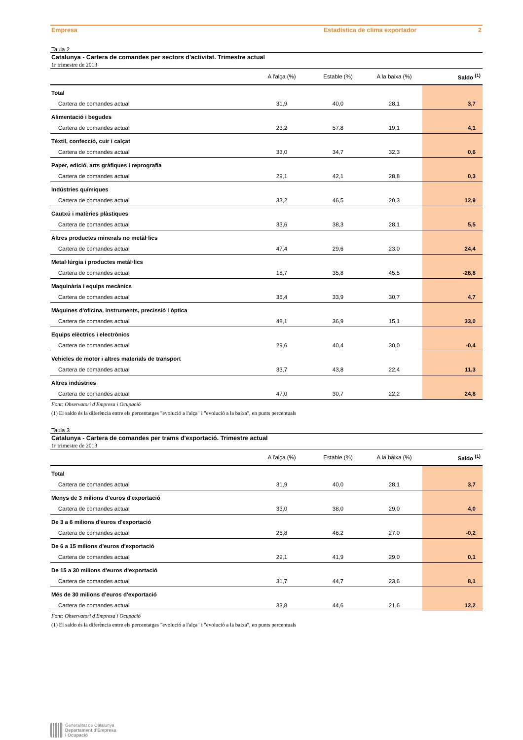Empresa Estadística de clima exportador 2
Taula 2
Catalunya - Cartera de comandes per sectors d'activitat. Trimestre actual
1r trimestre de 2013
| | A l'alça (%) | Estable (%) | A la baixa (%) | Saldo <sup>(1)</sup> |
| --- | --- | --- | --- | --- |
| Total | | | | |
| Cartera de comandes actual | 31,9 | 40,0 | 28,1 | 3,7 |
| Alimentació i begudes | | | | |
| Cartera de comandes actual | 23,2 | 57,8 | 19,1 | 4,1 |
| Tèxtil, confecció, cuir i calçat | | | | |
| Cartera de comandes actual | 33,0 | 34,7 | 32,3 | 0,6 |
| Paper, edició, arts gràfiques i reprografia | | | | |
| Cartera de comandes actual | 29,1 | 42,1 | 28,8 | 0,3 |
| Indústries químiques | | | | |
| Cartera de comandes actual | 33,2 | 46,5 | 20,3 | 12,9 |
| Cautxú i matèries plàstiques | | | | |
| Cartera de comandes actual | 33,6 | 38,3 | 28,1 | 5,5 |
| Altres productes minerals no metàl·lics | | | | |
| Cartera de comandes actual | 47,4 | 29,6 | 23,0 | 24,4 |
| Metal·lúrgia i productes metàl·lics | | | | |
| Cartera de comandes actual | 18,7 | 35,8 | 45,5 | -26,8 |
| Maquinària i equips mecànics | | | | |
| Cartera de comandes actual | 35,4 | 33,9 | 30,7 | 4,7 |
| Màquines d'oficina, instruments, precissió i òptica | | | | |
| Cartera de comandes actual | 48,1 | 36,9 | 15,1 | 33,0 |
| Equips elèctrics i electrònics | | | | |
| Cartera de comandes actual | 29,6 | 40,4 | 30,0 | -0,4 |
| Vehicles de motor i altres materials de transport | | | | |
| Cartera de comandes actual | 33,7 | 43,8 | 22,4 | 11,3 |
| Altres indústries | | | | |
| Cartera de comandes actual | 47,0 | 30,7 | 22,2 | 24,8 |
Font: Observatori d'Empresa i Ocupació
(1) El saldo és la diferència entre els percentatges "evolució a l'alça" i "evolució a la baixa", en punts percentuals
Taula 3
Catalunya - Cartera de comandes per trams d'exportació. Trimestre actual
1r trimestre de 2013
| | A l'alça (%) | Estable (%) | A la baixa (%) | Saldo <sup>(1)</sup> |
| --- | --- | --- | --- | --- |
| Total | | | | |
| Cartera de comandes actual | 31,9 | 40,0 | 28,1 | 3,7 |
| Menys de 3 milions d'euros d'exportació | | | | |
| Cartera de comandes actual | 33,0 | 38,0 | 29,0 | 4,0 |
| De 3 a 6 milions d'euros d'exportació | | | | |
| Cartera de comandes actual | 26,8 | 46,2 | 27,0 | -0,2 |
| De 6 a 15 milions d'euros d'exportació | | | | |
| Cartera de comandes actual | 29,1 | 41,9 | 29,0 | 0,1 |
| De 15 a 30 milions d'euros d'exportació | | | | |
| Cartera de comandes actual | 31,7 | 44,7 | 23,6 | 8,1 |
| Més de 30 milions d'euros d'exportació | | | | |
| Cartera de comandes actual | 33,8 | 44,6 | 21,6 | 12,2 |
Font: Observatori d'Empresa i Ocupació
(1) El saldo és la diferència entre els percentatges "evolució a l'alça" i "evolució a la baixa", en punts percentuals
Generalitat de Catalunya
Departament d'Empresa
i Ocupació